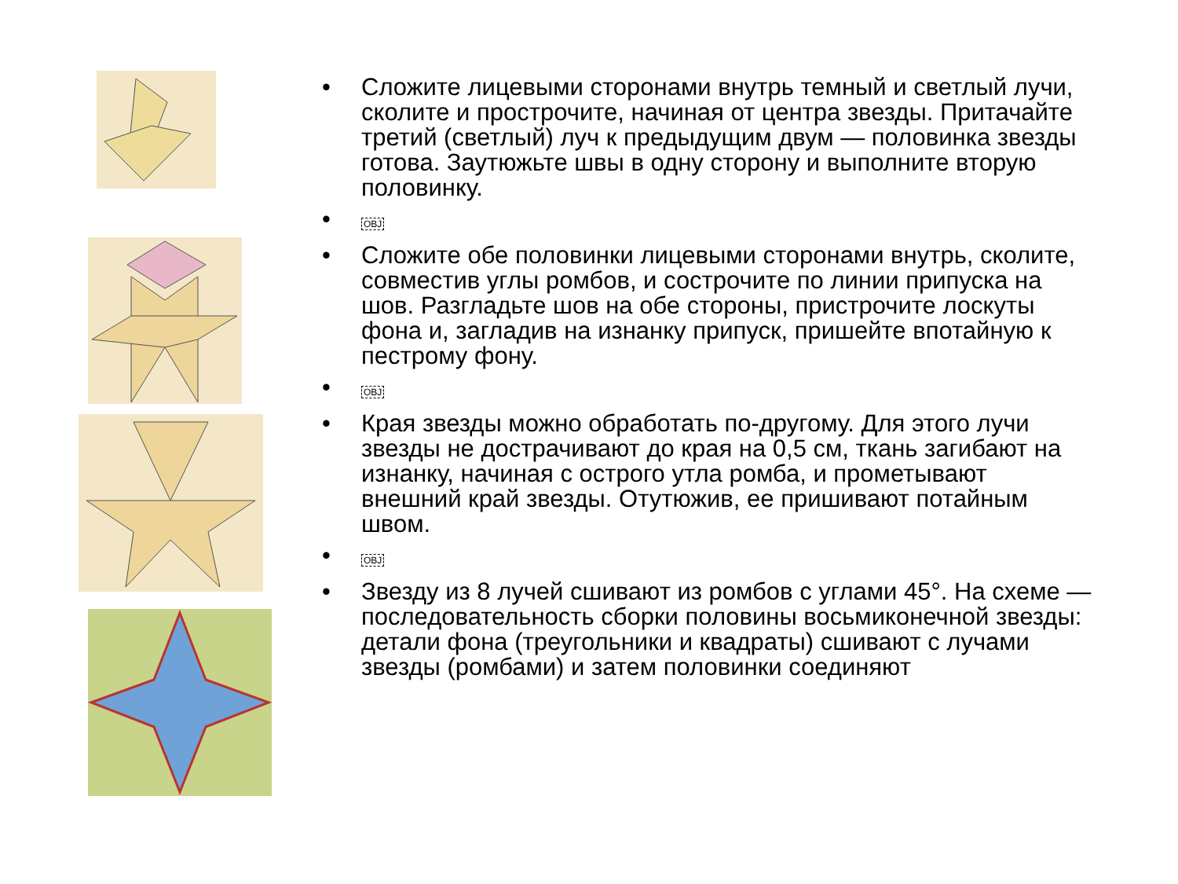• Сложите лицевыми сторонами внутрь темный и светлый лучи, сколите и прострочите, начиная от центра звезды. Притачайте третий (светлый) луч к предыдущим двум — половинка звезды готова. Заутюжьте швы в одну сторону и выполните вторую половинку.
• OBJ
• Сложите обе половинки лицевыми сторонами внутрь, сколите, совместив углы ромбов, и сострочите по линии припуска на шов. Разгладьте шов на обе стороны, пристрочите лоскуты фона и, загладив на изнанку припуск, пришейте впотайную к пестрому фону.
• OBJ
• Края звезды можно обработать по-другому. Для этого лучи звезды не дострачивают до края на 0,5 см, ткань загибают на изнанку, начиная с острого утла ромба, и прометывают внешний край звезды. Отутюжив, ее пришивают потайным швом.
• OBJ
• Звезду из 8 лучей сшивают из ромбов с углами 45°. На схеме — последовательность сборки половины восьмиконечной звезды: детали фона (треугольники и квадраты) сшивают с лучами звезды (ромбами) и затем половинки соединяют